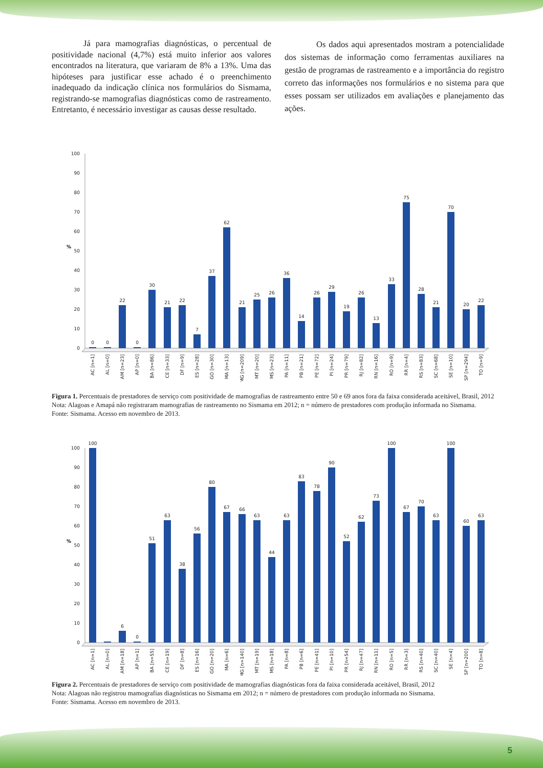Já para mamografias diagnósticas, o percentual de positividade nacional (4,7%) está muito inferior aos valores encontrados na literatura, que variaram de 8% a 13%. Uma das hipóteses para justificar esse achado é o preenchimento inadequado da indicação clínica nos formulários do Sismama, registrando-se mamografias diagnósticas como de rastreamento. Entretanto, é necessário investigar as causas desse resultado.
Os dados aqui apresentados mostram a potencialidade dos sistemas de informação como ferramentas auxiliares na gestão de programas de rastreamento e a importância do registro correto das informações nos formulários e no sistema para que esses possam ser utilizados em avaliações e planejamento das ações.
100
90
80
70
60
50
40
30
20
10
0
%
0
0
22
0
30
21
22
7
37
62
21
25
26
36
14
26
29
19
26
13
33
75
28
21
70
20
22
AC [n=1]
AL [n=0]
AM [n=23]
AP [n=0]
BA [n=86]
CE [n=33]
DF [n=9]
ES [n=28]
GO [n=30]
MA [n=13]
MG [n=209]
MT [n=20]
MS [n=23]
PA [n=11]
PB [n=21]
PE [n=72]
PI [n=24]
PR [n=79]
RJ [n=82]
RN [n=16]
RO [n=9]
RR [n=4]
RS [n=83]
SC [n=68]
SE [n=10]
SP [n=294]
TO [n=9]
Figura 1. Percentuais de prestadores de serviço com positividade de mamografias de rastreamento entre 50 e 69 anos fora da faixa considerada aceitável, Brasil, 2012
Nota: Alagoas e Amapá não registraram mamografias de rastreamento no Sismama em 2012; n = número de prestadores com produção informada no Sismama.
Fonte: Sismama. Acesso em novembro de 2013.
100
90
80
70
60
50
40
30
20
10
0
%
100
6
0
51
63
38
56
80
67
66
63
44
63
83
78
90
52
62
73
100
67
70
63
100
60
63
AC [n=1]
AL [n=0]
AM [n=18]
AP [n=1]
BA [n=55]
CE [n=19]
DF [n=8]
ES [n=16]
GO [n=20]
MA [n=6]
MG [n=140]
MT [n=19]
MS [n=18]
PA [n=8]
PB [n=6]
PE [n=41]
PI [n=10]
PR [n=54]
RJ [n=47]
RN [n=11]
RO [n=5]
RR [n=3]
RS [n=40]
SC [n=40]
SE [n=4]
SP [n=200]
TO [n=8]
Figura 2. Percentuais de prestadores de serviço com positividade de mamografias diagnósticas fora da faixa considerada aceitável, Brasil, 2012
Nota: Alagoas não registrou mamografias diagnósticas no Sismama em 2012; n = número de prestadores com produção informada no Sismama.
Fonte: Sismama. Acesso em novembro de 2013.
5